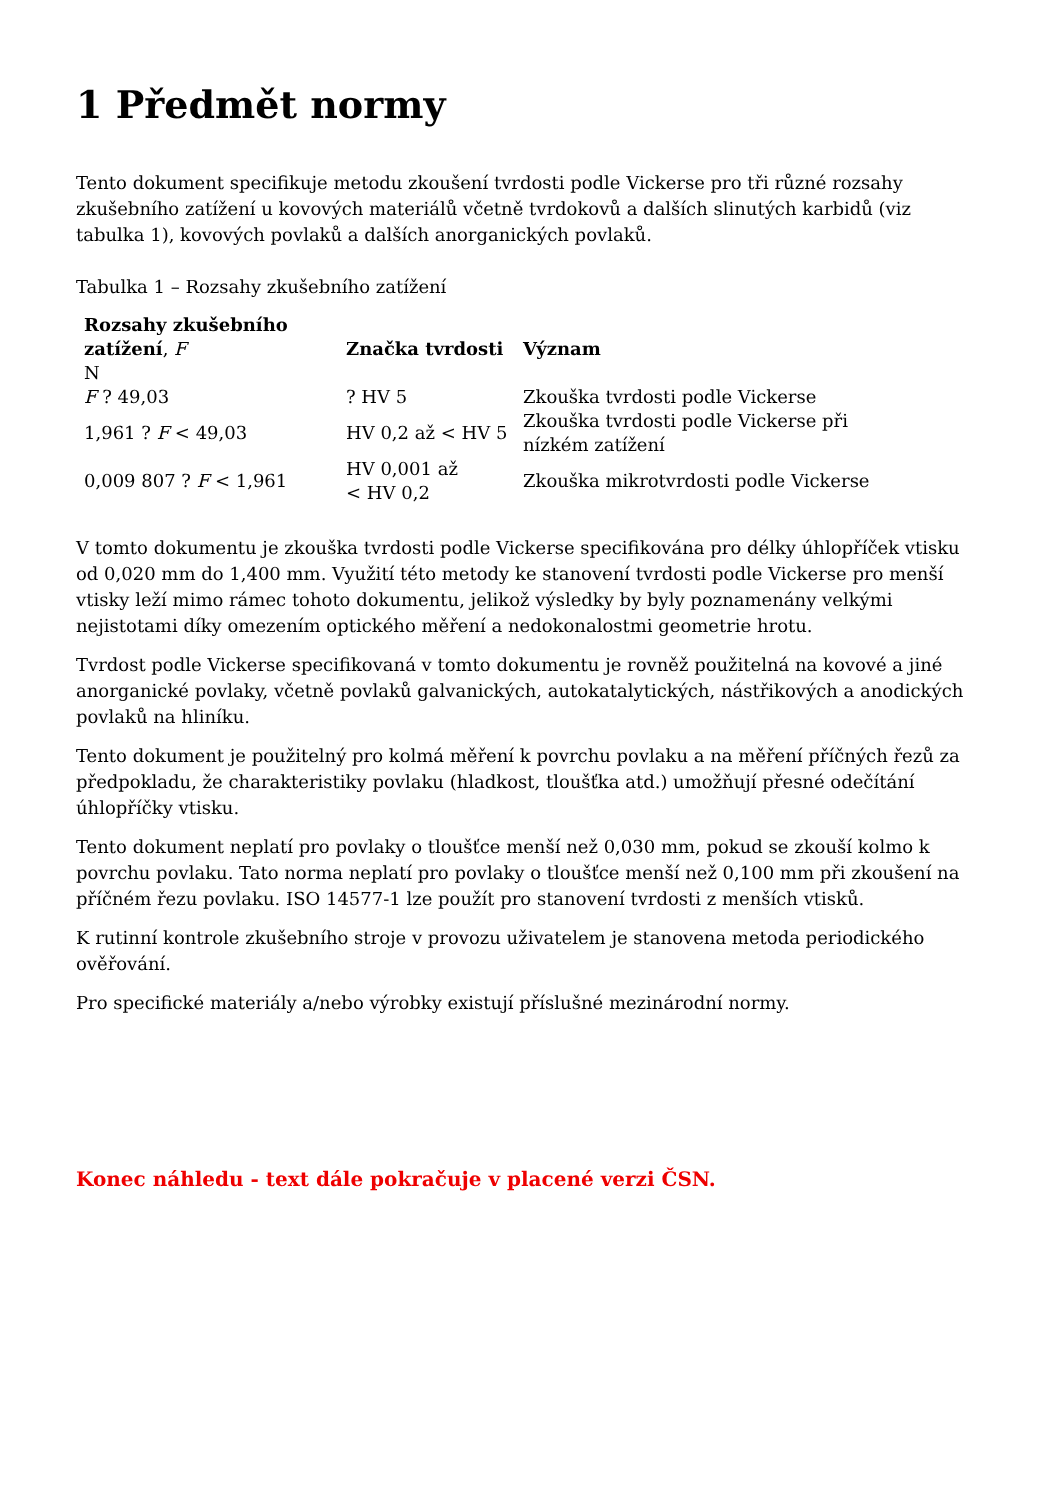1 Předmět normy
Tento dokument specifikuje metodu zkoušení tvrdosti podle Vickerse pro tři různé rozsahy zkušebního zatížení u kovových materiálů včetně tvrdokovů a dalších slinutých karbidů (viz tabulka 1), kovových povlaků a dalších anorganických povlaků.
Tabulka 1 – Rozsahy zkušebního zatížení
| Rozsahy zkušebního zatížení , F N | Značka tvrdosti | Význam |
| --- | --- | --- |
| F ? 49,03 | ? HV 5 | Zkouška tvrdosti podle Vickerse |
| 1,961 ? F < 49,03 | HV 0,2 až < HV 5 | Zkouška tvrdosti podle Vickerse při nízkém zatížení |
| 0,009 807 ? F < 1,961 | HV 0,001 až < HV 0,2 | Zkouška mikrotvrdosti podle Vickerse |
V tomto dokumentu je zkouška tvrdosti podle Vickerse specifikována pro délky úhlopříček vtisku od 0,020 mm do 1,400 mm. Využití této metody ke stanovení tvrdosti podle Vickerse pro menší vtisky leží mimo rámec tohoto dokumentu, jelikož výsledky by byly poznamenány velkými nejistotami díky omezením optického měření a nedokonalostmi geometrie hrotu.
Tvrdost podle Vickerse specifikovaná v tomto dokumentu je rovněž použitelná na kovové a jiné anorganické povlaky, včetně povlaků galvanických, autokatalytických, nástřikových a anodických povlaků na hliníku.
Tento dokument je použitelný pro kolmá měření k povrchu povlaku a na měření příčných řezů za předpokladu, že charakteristiky povlaku (hladkost, tloušťka atd.) umožňují přesné odečítání úhlopříčky vtisku.
Tento dokument neplatí pro povlaky o tloušťce menší než 0,030 mm, pokud se zkouší kolmo k povrchu povlaku. Tato norma neplatí pro povlaky o tloušťce menší než 0,100 mm při zkoušení na příčném řezu povlaku. ISO 14577-1 lze použít pro stanovení tvrdosti z menších vtisků.
K rutinní kontrole zkušebního stroje v provozu uživatelem je stanovena metoda periodického ověřování.
Pro specifické materiály a/nebo výrobky existují příslušné mezinárodní normy.
Konec náhledu - text dále pokračuje v placené verzi ČSN.